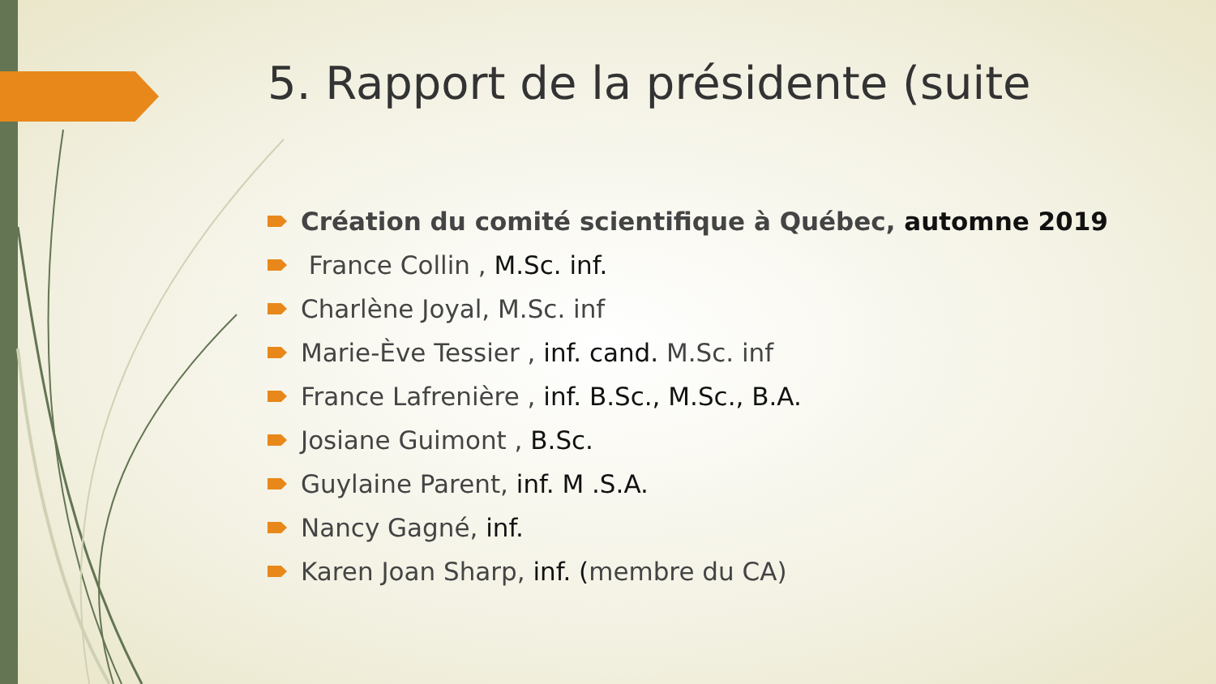5. Rapport de la présidente (suite
Création du comité scientifique à Québec, automne 2019
France Collin , M.Sc. inf.
Charlène Joyal, M.Sc. inf
Marie-Ève Tessier , inf. cand. M.Sc. inf
France Lafrenière , inf. B.Sc., M.Sc., B.A.
Josiane Guimont , B.Sc.
Guylaine Parent, inf. M .S.A.
Nancy Gagné, inf.
Karen Joan Sharp, inf. (membre du CA)